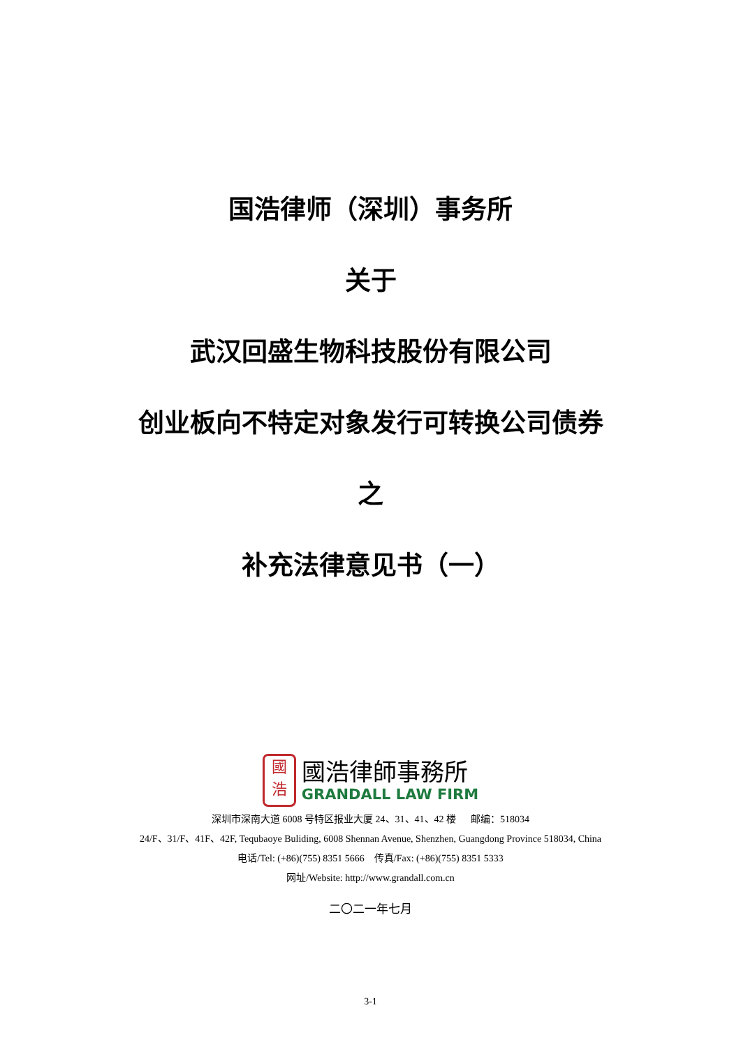国浩律师（深圳）事务所
关于
武汉回盛生物科技股份有限公司
创业板向不特定对象发行可转换公司债券
之
补充法律意见书（一）
國
浩
國浩律師事務所
GRANDALL LAW FIRM
深圳市深南大道 6008 号特区报业大厦 24、31、41、42 楼 邮编：518034
24/F、31/F、41F、42F, Tequbaoye Buliding, 6008 Shennan Avenue, Shenzhen, Guangdong Province 518034, China
电话/Tel: (+86)(755) 8351 5666 传真/Fax: (+86)(755) 8351 5333
网址/Website: http://www.grandall.com.cn
二〇二一年七月
3-1